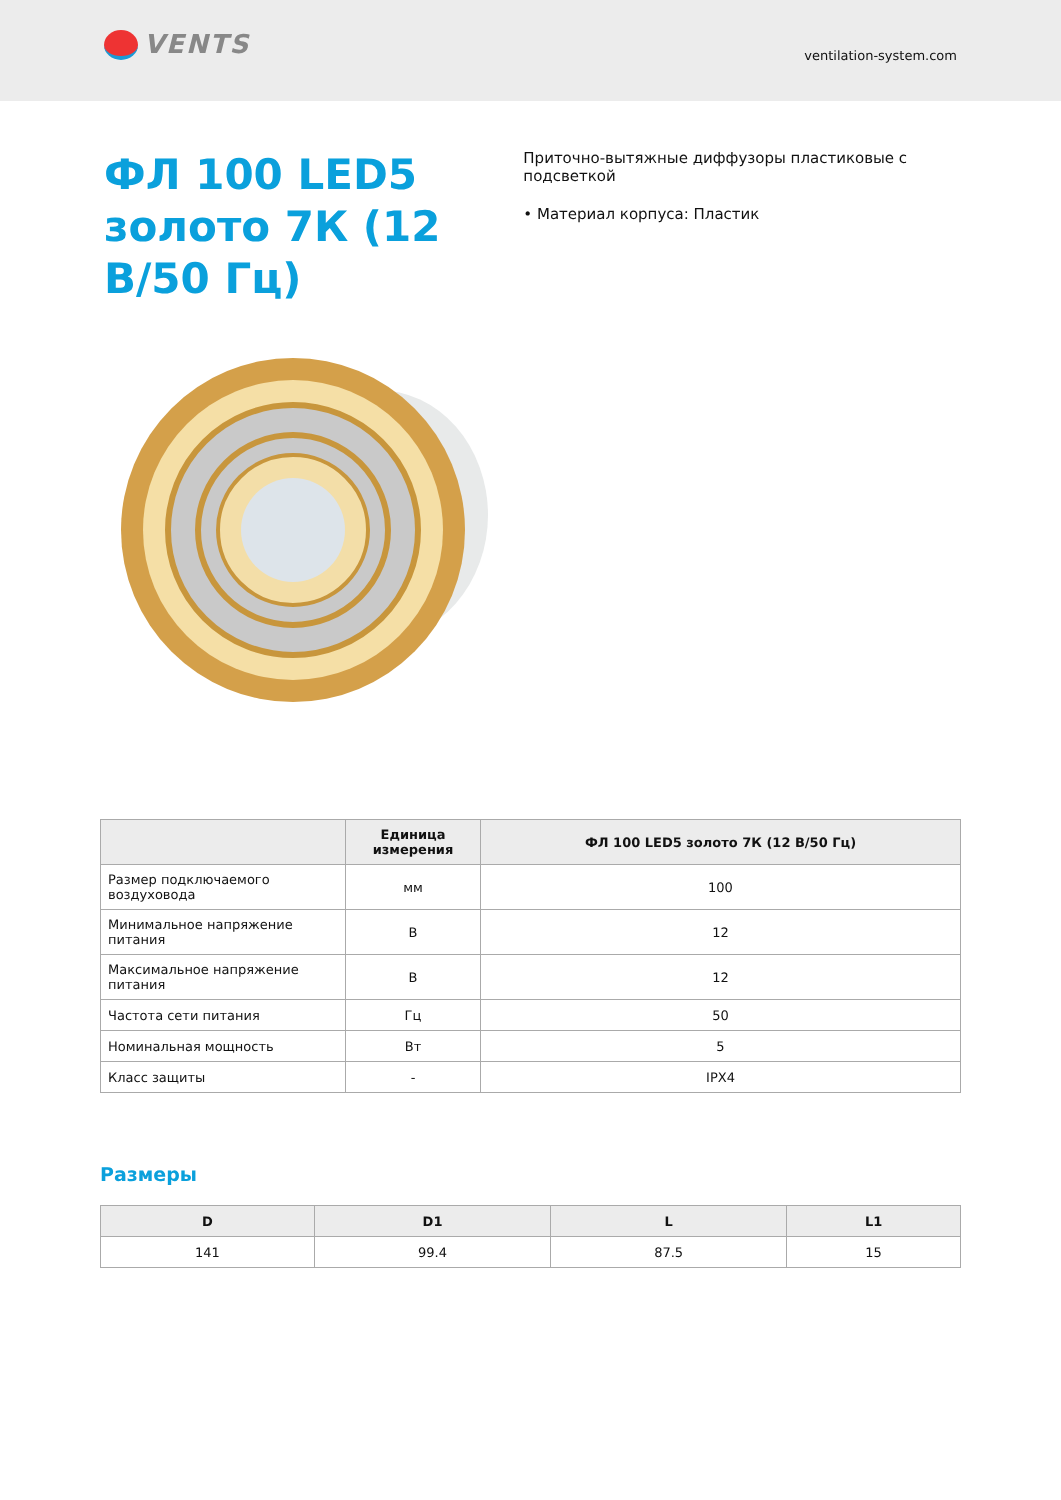VENTS
ventilation-system.com
ФЛ 100 LED5 золото 7К (12 В/50 Гц)
Приточно-вытяжные диффузоры пластиковые с подсветкой
• Материал корпуса: Пластик
| | Единица измерения | ФЛ 100 LED5 золото 7К (12 В/50 Гц) |
| --- | --- | --- |
| Размер подключаемого воздуховода | мм | 100 |
| Минимальное напряжение питания | В | 12 |
| Максимальное напряжение питания | В | 12 |
| Частота сети питания | Гц | 50 |
| Номинальная мощность | Вт | 5 |
| Класс защиты | - | IPX4 |
Размеры
| D | D1 | L | L1 |
| --- | --- | --- | --- |
| 141 | 99.4 | 87.5 | 15 |